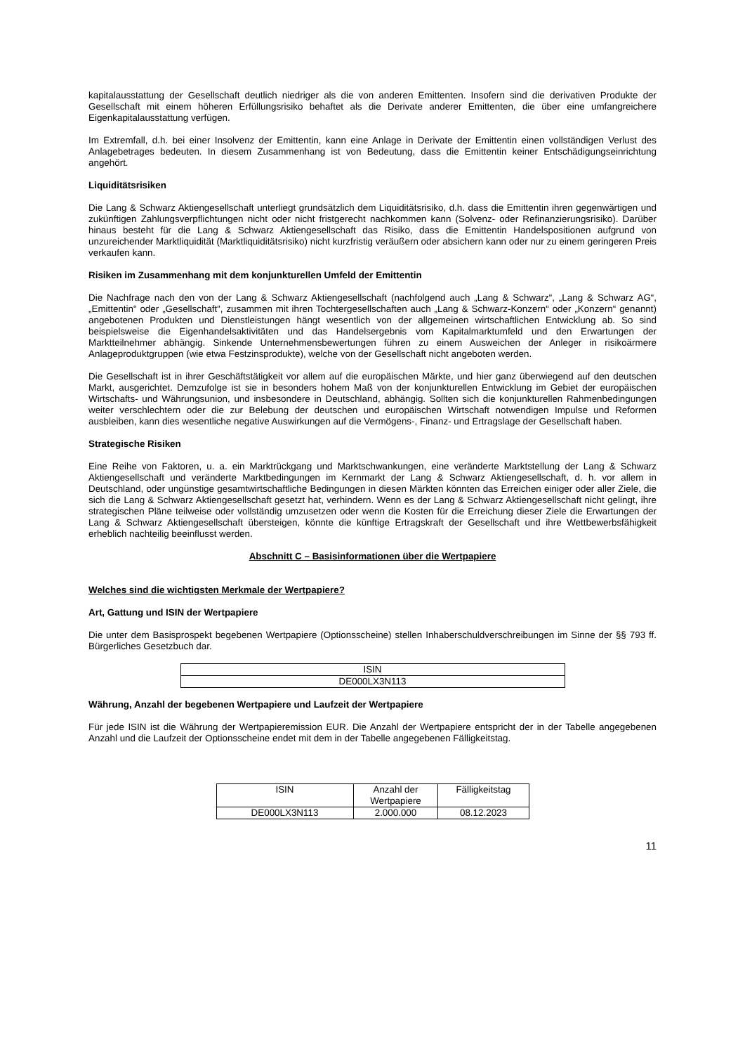kapitalausstattung der Gesellschaft deutlich niedriger als die von anderen Emittenten. Insofern sind die derivativen Produkte der Gesellschaft mit einem höheren Erfüllungsrisiko behaftet als die Derivate anderer Emittenten, die über eine umfangreichere Eigenkapitalausstattung verfügen.
Im Extremfall, d.h. bei einer Insolvenz der Emittentin, kann eine Anlage in Derivate der Emittentin einen vollständigen Verlust des Anlagebetrages bedeuten. In diesem Zusammenhang ist von Bedeutung, dass die Emittentin keiner Entschädigungseinrichtung angehört.
Liquiditätsrisiken
Die Lang & Schwarz Aktiengesellschaft unterliegt grundsätzlich dem Liquiditätsrisiko, d.h. dass die Emittentin ihren gegenwärtigen und zukünftigen Zahlungsverpflichtungen nicht oder nicht fristgerecht nachkommen kann (Solvenz- oder Refinanzierungsrisiko). Darüber hinaus besteht für die Lang & Schwarz Aktiengesellschaft das Risiko, dass die Emittentin Handelspositionen aufgrund von unzureichender Marktliquidität (Marktliquiditätsrisiko) nicht kurzfristig veräußern oder absichern kann oder nur zu einem geringeren Preis verkaufen kann.
Risiken im Zusammenhang mit dem konjunkturellen Umfeld der Emittentin
Die Nachfrage nach den von der Lang & Schwarz Aktiengesellschaft (nachfolgend auch „Lang & Schwarz“, „Lang & Schwarz AG“, „Emittentin“ oder „Gesellschaft“, zusammen mit ihren Tochtergesellschaften auch „Lang & Schwarz-Konzern“ oder „Konzern“ genannt) angebotenen Produkten und Dienstleistungen hängt wesentlich von der allgemeinen wirtschaftlichen Entwicklung ab. So sind beispielsweise die Eigenhandelsaktivitäten und das Handelsergebnis vom Kapitalmarktumfeld und den Erwartungen der Marktteilnehmer abhängig. Sinkende Unternehmensbewertungen führen zu einem Ausweichen der Anleger in risikoärmere Anlageproduktgruppen (wie etwa Festzinsprodukte), welche von der Gesellschaft nicht angeboten werden.
Die Gesellschaft ist in ihrer Geschäftstätigkeit vor allem auf die europäischen Märkte, und hier ganz überwiegend auf den deutschen Markt, ausgerichtet. Demzufolge ist sie in besonders hohem Maß von der konjunkturellen Entwicklung im Gebiet der europäischen Wirtschafts- und Währungsunion, und insbesondere in Deutschland, abhängig. Sollten sich die konjunkturellen Rahmenbedingungen weiter verschlechtern oder die zur Belebung der deutschen und europäischen Wirtschaft notwendigen Impulse und Reformen ausbleiben, kann dies wesentliche negative Auswirkungen auf die Vermögens-, Finanz- und Ertragslage der Gesellschaft haben.
Strategische Risiken
Eine Reihe von Faktoren, u. a. ein Marktrückgang und Marktschwankungen, eine veränderte Marktstellung der Lang & Schwarz Aktiengesellschaft und veränderte Marktbedingungen im Kernmarkt der Lang & Schwarz Aktiengesellschaft, d. h. vor allem in Deutschland, oder ungünstige gesamtwirtschaftliche Bedingungen in diesen Märkten könnten das Erreichen einiger oder aller Ziele, die sich die Lang & Schwarz Aktiengesellschaft gesetzt hat, verhindern. Wenn es der Lang & Schwarz Aktiengesellschaft nicht gelingt, ihre strategischen Pläne teilweise oder vollständig umzusetzen oder wenn die Kosten für die Erreichung dieser Ziele die Erwartungen der Lang & Schwarz Aktiengesellschaft übersteigen, könnte die künftige Ertragskraft der Gesellschaft und ihre Wettbewerbsfähigkeit erheblich nachteilig beeinflusst werden.
Abschnitt C – Basisinformationen über die Wertpapiere
Welches sind die wichtigsten Merkmale der Wertpapiere?
Art, Gattung und ISIN der Wertpapiere
Die unter dem Basisprospekt begebenen Wertpapiere (Optionsscheine) stellen Inhaberschuldverschreibungen im Sinne der §§ 793 ff. Bürgerliches Gesetzbuch dar.
| ISIN |
| --- |
| DE000LX3N113 |
Währung, Anzahl der begebenen Wertpapiere und Laufzeit der Wertpapiere
Für jede ISIN ist die Währung der Wertpapieremission EUR. Die Anzahl der Wertpapiere entspricht der in der Tabelle angegebenen Anzahl und die Laufzeit der Optionsscheine endet mit dem in der Tabelle angegebenen Fälligkeitstag.
| ISIN | Anzahl der Wertpapiere | Fälligkeitstag |
| --- | --- | --- |
| DE000LX3N113 | 2.000.000 | 08.12.2023 |
11